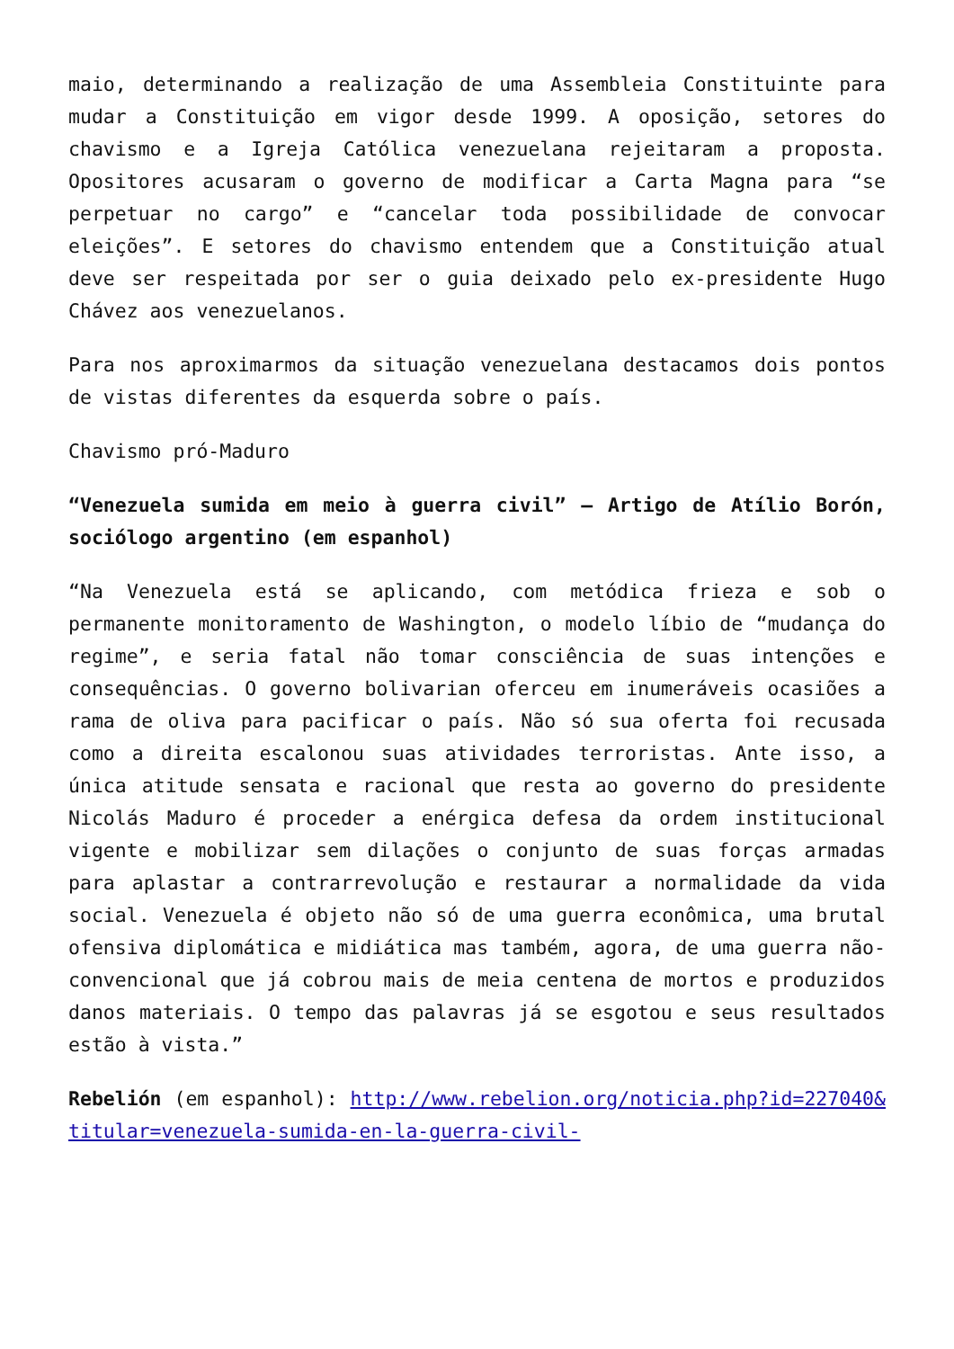maio, determinando a realização de uma Assembleia Constituinte para mudar a Constituição em vigor desde 1999. A oposição, setores do chavismo e a Igreja Católica venezuelana rejeitaram a proposta. Opositores acusaram o governo de modificar a Carta Magna para “se perpetuar no cargo” e “cancelar toda possibilidade de convocar eleições”. E setores do chavismo entendem que a Constituição atual deve ser respeitada por ser o guia deixado pelo ex-presidente Hugo Chávez aos venezuelanos.
Para nos aproximarmos da situação venezuelana destacamos dois pontos de vistas diferentes da esquerda sobre o país.
Chavismo pró-Maduro
“Venezuela sumida em meio à guerra civil” – Artigo de Atílio Borón, sociólogo argentino (em espanhol)
“Na Venezuela está se aplicando, com metódica frieza e sob o permanente monitoramento de Washington, o modelo líbio de “mudança do regime”, e seria fatal não tomar consciência de suas intenções e consequências. O governo bolivarian oferceu em inumeráveis ocasiões a rama de oliva para pacificar o país. Não só sua oferta foi recusada como a direita escalonou suas atividades terroristas. Ante isso, a única atitude sensata e racional que resta ao governo do presidente Nicolás Maduro é proceder a enérgica defesa da ordem institucional vigente e mobilizar sem dilações o conjunto de suas forças armadas para aplastar a contrarrevolução e restaurar a normalidade da vida social. Venezuela é objeto não só de uma guerra econômica, uma brutal ofensiva diplomática e midiática mas também, agora, de uma guerra não-convencional que já cobrou mais de meia centena de mortos e produzidos danos materiais. O tempo das palavras já se esgotou e seus resultados estão à vista.”
Rebelión (em espanhol): http://www.rebelion.org/noticia.php?id=227040&titular=venezuela-sumida-en-la-guerra-civil-